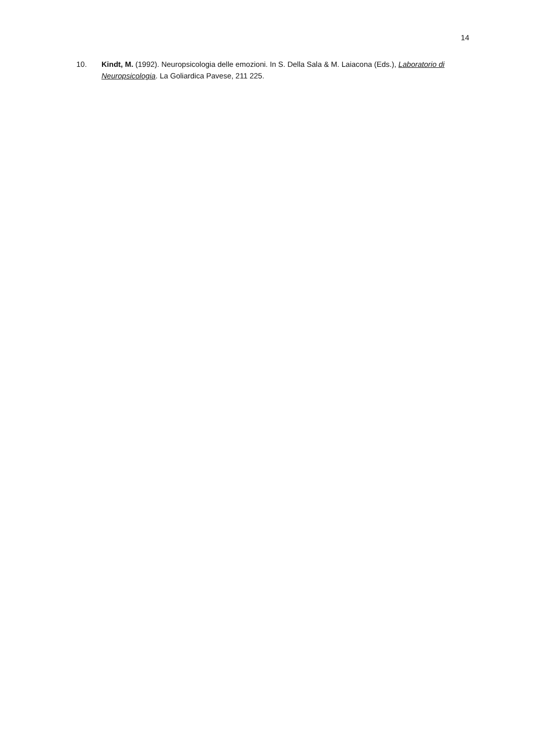14
10. Kindt, M. (1992). Neuropsicologia delle emozioni. In S. Della Sala & M. Laiacona (Eds.), Laboratorio di Neuropsicologia. La Goliardica Pavese, 211 225.